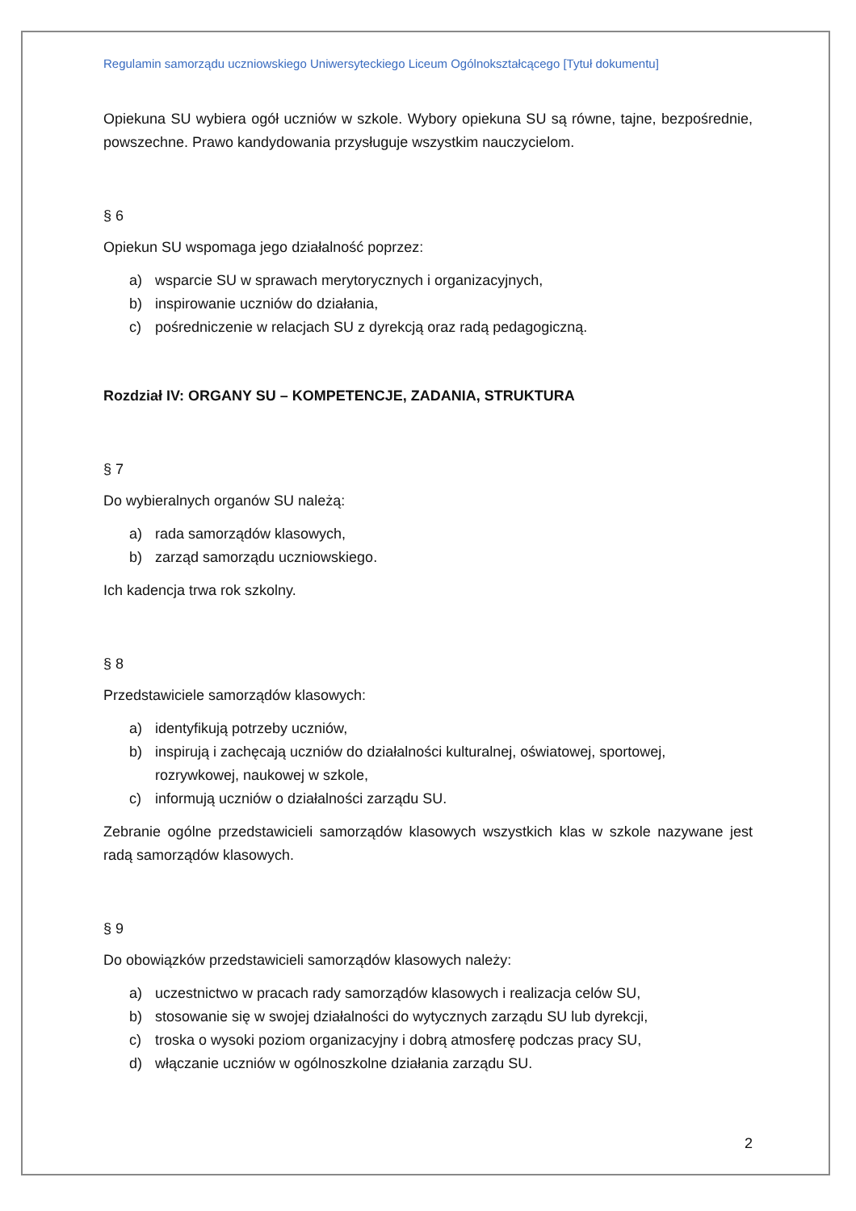Regulamin samorządu uczniowskiego Uniwersyteckiego Liceum Ogólnokształcącego [Tytuł dokumentu]
Opiekuna SU wybiera ogół uczniów w szkole. Wybory opiekuna SU są równe, tajne, bezpośrednie, powszechne. Prawo kandydowania przysługuje wszystkim nauczycielom.
§ 6
Opiekun SU wspomaga jego działalność poprzez:
a) wsparcie SU w sprawach merytorycznych i organizacyjnych,
b) inspirowanie uczniów do działania,
c) pośredniczenie w relacjach SU z dyrekcją oraz radą pedagogiczną.
Rozdział IV: ORGANY SU – KOMPETENCJE, ZADANIA, STRUKTURA
§ 7
Do wybieralnych organów SU należą:
a) rada samorządów klasowych,
b) zarząd samorządu uczniowskiego.
Ich kadencja trwa rok szkolny.
§ 8
Przedstawiciele samorządów klasowych:
a) identyfikują potrzeby uczniów,
b) inspirują i zachęcają uczniów do działalności kulturalnej, oświatowej, sportowej, rozrywkowej, naukowej w szkole,
c) informują uczniów o działalności zarządu SU.
Zebranie ogólne przedstawicieli samorządów klasowych wszystkich klas w szkole nazywane jest radą samorządów klasowych.
§ 9
Do obowiązków przedstawicieli samorządów klasowych należy:
a) uczestnictwo w pracach rady samorządów klasowych i realizacja celów SU,
b) stosowanie się w swojej działalności do wytycznych zarządu SU lub dyrekcji,
c) troska o wysoki poziom organizacyjny i dobrą atmosferę podczas pracy SU,
d) włączanie uczniów w ogólnoszkolne działania zarządu SU.
2